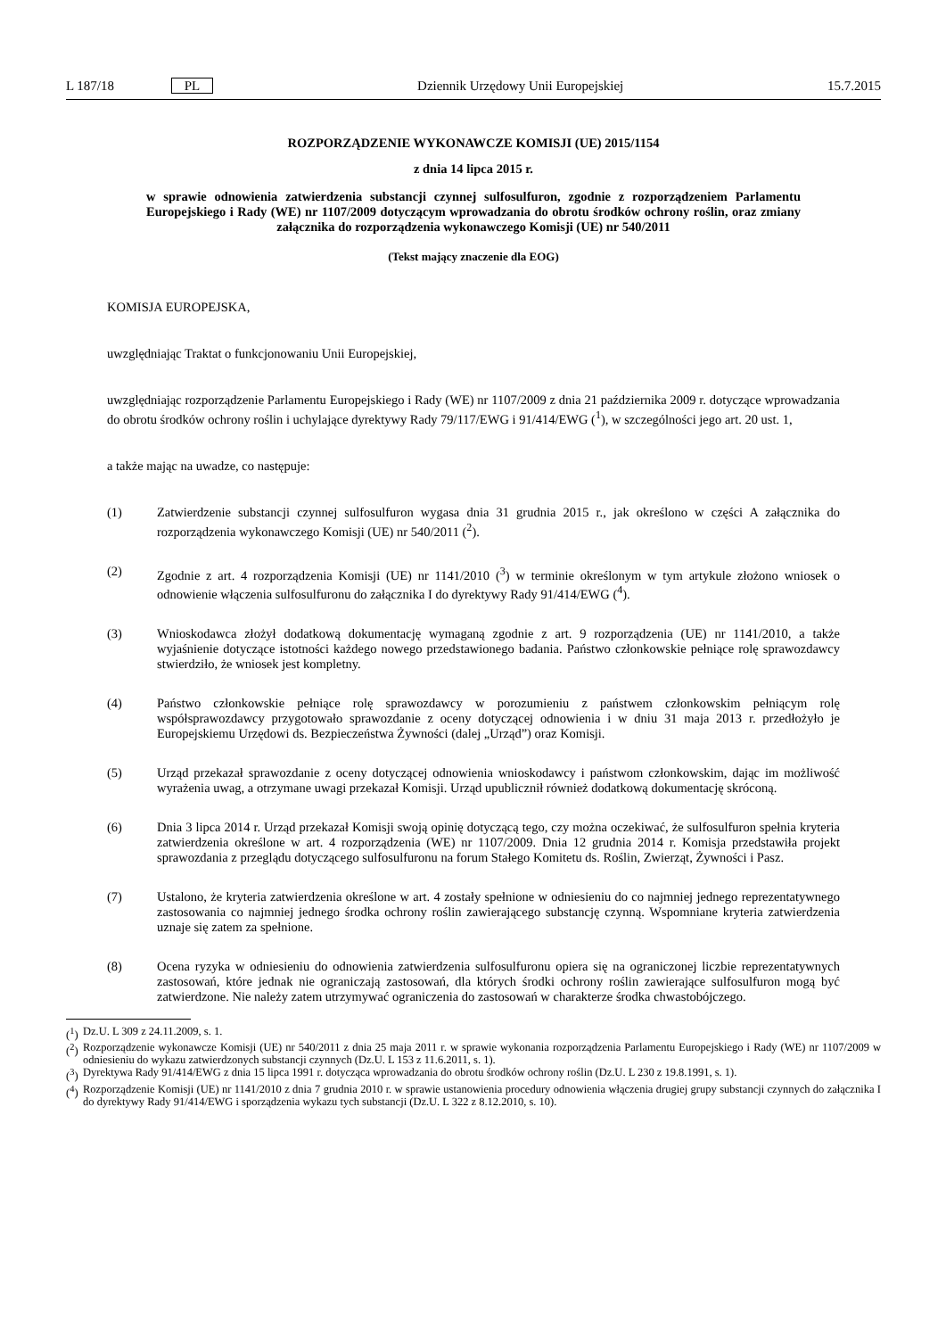L 187/18 PL Dziennik Urzędowy Unii Europejskiej
15.7.2015
ROZPORZĄDZENIE WYKONAWCZE KOMISJI (UE) 2015/1154
z dnia 14 lipca 2015 r.
w sprawie odnowienia zatwierdzenia substancji czynnej sulfosulfuron, zgodnie z rozporządzeniem Parlamentu Europejskiego i Rady (WE) nr 1107/2009 dotyczącym wprowadzania do obrotu środków ochrony roślin, oraz zmiany załącznika do rozporządzenia wykonawczego Komisji (UE) nr 540/2011
(Tekst mający znaczenie dla EOG)
KOMISJA EUROPEJSKA,
uwzględniając Traktat o funkcjonowaniu Unii Europejskiej,
uwzględniając rozporządzenie Parlamentu Europejskiego i Rady (WE) nr 1107/2009 z dnia 21 października 2009 r. dotyczące wprowadzania do obrotu środków ochrony roślin i uchylające dyrektywy Rady 79/117/EWG i 91/414/EWG (<sup>1</sup>), w szczególności jego art. 20 ust. 1,
a także mając na uwadze, co następuje:
(1) Zatwierdzenie substancji czynnej sulfosulfuron wygasa dnia 31 grudnia 2015 r., jak określono w części A załącznika do rozporządzenia wykonawczego Komisji (UE) nr 540/2011 (<sup>2</sup>).
(2) Zgodnie z art. 4 rozporządzenia Komisji (UE) nr 1141/2010 (<sup>3</sup>) w terminie określonym w tym artykule złożono wniosek o odnowienie włączenia sulfosulfuronu do załącznika I do dyrektywy Rady 91/414/EWG (<sup>4</sup>).
(3) Wnioskodawca złożył dodatkową dokumentację wymaganą zgodnie z art. 9 rozporządzenia (UE) nr 1141/2010, a także wyjaśnienie dotyczące istotności każdego nowego przedstawionego badania. Państwo członkowskie pełniące rolę sprawozdawcy stwierdziło, że wniosek jest kompletny.
(4) Państwo członkowskie pełniące rolę sprawozdawcy w porozumieniu z państwem członkowskim pełniącym rolę współsprawozdawcy przygotowało sprawozdanie z oceny dotyczącej odnowienia i w dniu 31 maja 2013 r. przedłożyło je Europejskiemu Urzędowi ds. Bezpieczeństwa Żywności (dalej „Urząd”) oraz Komisji.
(5) Urząd przekazał sprawozdanie z oceny dotyczącej odnowienia wnioskodawcy i państwom członkowskim, dając im możliwość wyrażenia uwag, a otrzymane uwagi przekazał Komisji. Urząd upublicznił również dodatkową dokumentację skróconą.
(6) Dnia 3 lipca 2014 r. Urząd przekazał Komisji swoją opinię dotyczącą tego, czy można oczekiwać, że sulfosulfuron spełnia kryteria zatwierdzenia określone w art. 4 rozporządzenia (WE) nr 1107/2009. Dnia 12 grudnia 2014 r. Komisja przedstawiła projekt sprawozdania z przeglądu dotyczącego sulfosulfuronu na forum Stałego Komitetu ds. Roślin, Zwierząt, Żywności i Pasz.
(7) Ustalono, że kryteria zatwierdzenia określone w art. 4 zostały spełnione w odniesieniu do co najmniej jednego reprezentatywnego zastosowania co najmniej jednego środka ochrony roślin zawierającego substancję czynną. Wspomniane kryteria zatwierdzenia uznaje się zatem za spełnione.
(8) Ocena ryzyka w odniesieniu do odnowienia zatwierdzenia sulfosulfuronu opiera się na ograniczonej liczbie reprezentatywnych zastosowań, które jednak nie ograniczają zastosowań, dla których środki ochrony roślin zawierające sulfosulfuron mogą być zatwierdzone. Nie należy zatem utrzymywać ograniczenia do zastosowań w charakterze środka chwastobójczego.
(<sup>1</sup>)
Dz.U. L 309 z 24.11.2009, s. 1.
(<sup>2</sup>)
Rozporządzenie wykonawcze Komisji (UE) nr 540/2011 z dnia 25 maja 2011 r. w sprawie wykonania rozporządzenia Parlamentu Europejskiego i Rady (WE) nr 1107/2009 w odniesieniu do wykazu zatwierdzonych substancji czynnych (Dz.U. L 153 z 11.6.2011, s. 1).
(<sup>3</sup>)
Dyrektywa Rady 91/414/EWG z dnia 15 lipca 1991 r. dotycząca wprowadzania do obrotu środków ochrony roślin (Dz.U. L 230 z 19.8.1991, s. 1).
(<sup>4</sup>)
Rozporządzenie Komisji (UE) nr 1141/2010 z dnia 7 grudnia 2010 r. w sprawie ustanowienia procedury odnowienia włączenia drugiej grupy substancji czynnych do załącznika I do dyrektywy Rady 91/414/EWG i sporządzenia wykazu tych substancji (Dz.U. L 322 z 8.12.2010, s. 10).